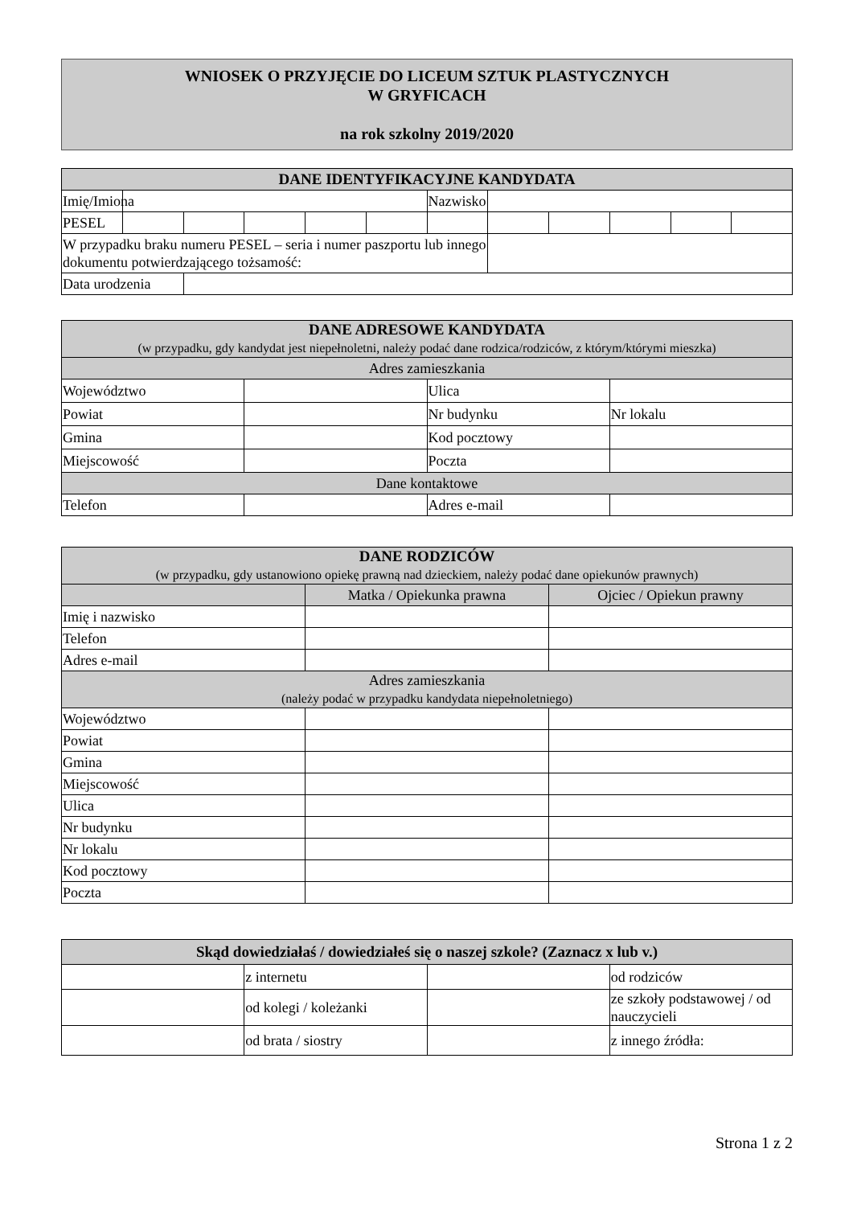WNIOSEK O PRZYJĘCIE DO LICEUM SZTUK PLASTYCZNYCH
W GRYFICACH
na rok szkolny 2019/2020
| DANE IDENTYFIKACYJNE KANDYDATA | | | | | | | | | | | |
| --- | --- | --- | --- | --- | --- | --- | --- | --- | --- | --- | --- |
| Imię/Imiona | | | | | | Nazwisko | | | | | |
| PESEL | | | | | | | | | | | |
| W przypadku braku numeru PESEL – seria i numer paszportu lub innego dokumentu potwierdzającego tożsamość: | | | | | | | | | | | |
| Data urodzenia | | | | | | | | | | | |
| DANE ADRESOWE KANDYDATA (w przypadku, gdy kandydat jest niepełnoletni, należy podać dane rodzica/rodziców, z którym/którymi mieszka) | | | |
| --- | --- | --- | --- |
| Adres zamieszkania | | | |
| Województwo | | Ulica | |
| Powiat | | Nr budynku | Nr lokalu |
| Gmina | | Kod pocztowy | |
| Miejscowość | | Poczta | |
| Dane kontaktowe | | | |
| Telefon | | Adres e-mail | |
| DANE RODZICÓW (w przypadku, gdy ustanowiono opiekę prawną nad dzieckiem, należy podać dane opiekunów prawnych) | | |
| --- | --- | --- |
| | Matka / Opiekunka prawna | Ojciec / Opiekun prawny |
| Imię i nazwisko | | |
| Telefon | | |
| Adres e-mail | | |
| Adres zamieszkania (należy podać w przypadku kandydata niepełnoletniego) | | |
| Województwo | | |
| Powiat | | |
| Gmina | | |
| Miejscowość | | |
| Ulica | | |
| Nr budynku | | |
| Nr lokalu | | |
| Kod pocztowy | | |
| Poczta | | |
| Skąd dowiedziałaś / dowiedziałeś się o naszej szkole? (Zaznacz x lub v.) | | | |
| --- | --- | --- | --- |
| | z internetu | | od rodziców |
| | od kolegi / koleżanki | | ze szkoły podstawowej / od nauczycieli |
| | od brata / siostry | | z innego źródła: |
Strona 1 z 2